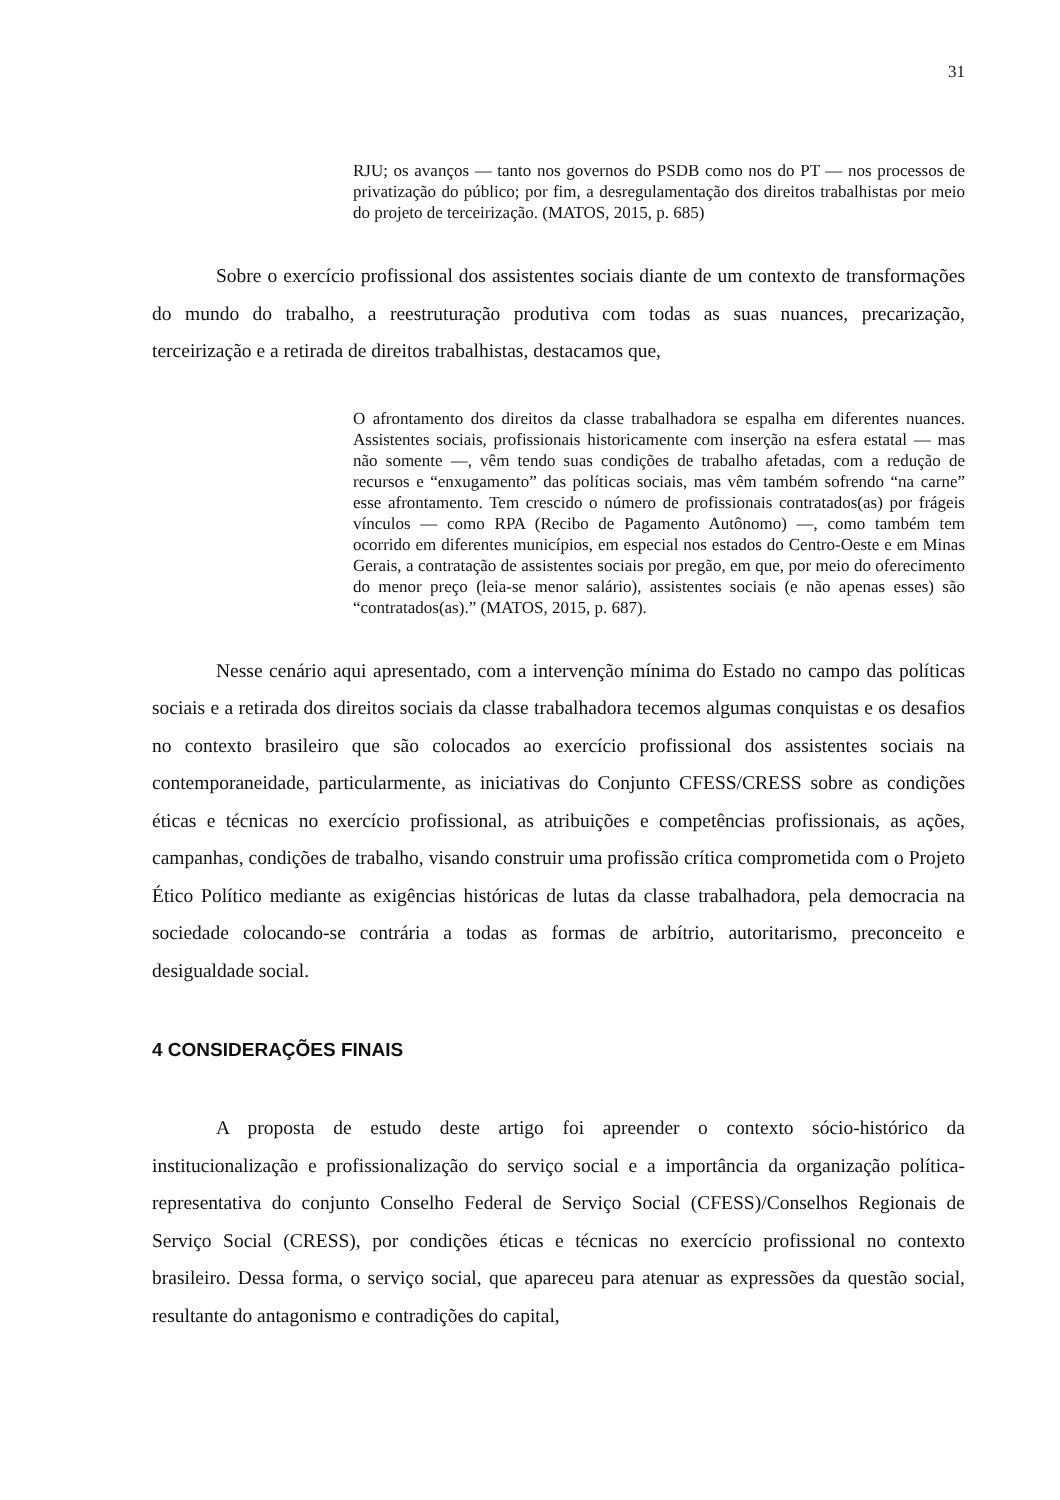31
RJU; os avanços — tanto nos governos do PSDB como nos do PT — nos processos de privatização do público; por fim, a desregulamentação dos direitos trabalhistas por meio do projeto de terceirização. (MATOS, 2015, p. 685)
Sobre o exercício profissional dos assistentes sociais diante de um contexto de transformações do mundo do trabalho, a reestruturação produtiva com todas as suas nuances, precarização, terceirização e a retirada de direitos trabalhistas, destacamos que,
O afrontamento dos direitos da classe trabalhadora se espalha em diferentes nuances. Assistentes sociais, profissionais historicamente com inserção na esfera estatal — mas não somente —, vêm tendo suas condições de trabalho afetadas, com a redução de recursos e “enxugamento” das políticas sociais, mas vêm também sofrendo “na carne” esse afrontamento. Tem crescido o número de profissionais contratados(as) por frágeis vínculos — como RPA (Recibo de Pagamento Autônomo) —, como também tem ocorrido em diferentes municípios, em especial nos estados do Centro-Oeste e em Minas Gerais, a contratação de assistentes sociais por pregão, em que, por meio do oferecimento do menor preço (leia-se menor salário), assistentes sociais (e não apenas esses) são “contratados(as).” (MATOS, 2015, p. 687).
Nesse cenário aqui apresentado, com a intervenção mínima do Estado no campo das políticas sociais e a retirada dos direitos sociais da classe trabalhadora tecemos algumas conquistas e os desafios no contexto brasileiro que são colocados ao exercício profissional dos assistentes sociais na contemporaneidade, particularmente, as iniciativas do Conjunto CFESS/CRESS sobre as condições éticas e técnicas no exercício profissional, as atribuições e competências profissionais, as ações, campanhas, condições de trabalho, visando construir uma profissão crítica comprometida com o Projeto Ético Político mediante as exigências históricas de lutas da classe trabalhadora, pela democracia na sociedade colocando-se contrária a todas as formas de arbítrio, autoritarismo, preconceito e desigualdade social.
4 CONSIDERAÇÕES FINAIS
A proposta de estudo deste artigo foi apreender o contexto sócio-histórico da institucionalização e profissionalização do serviço social e a importância da organização política-representativa do conjunto Conselho Federal de Serviço Social (CFESS)/Conselhos Regionais de Serviço Social (CRESS), por condições éticas e técnicas no exercício profissional no contexto brasileiro. Dessa forma, o serviço social, que apareceu para atenuar as expressões da questão social, resultante do antagonismo e contradições do capital,